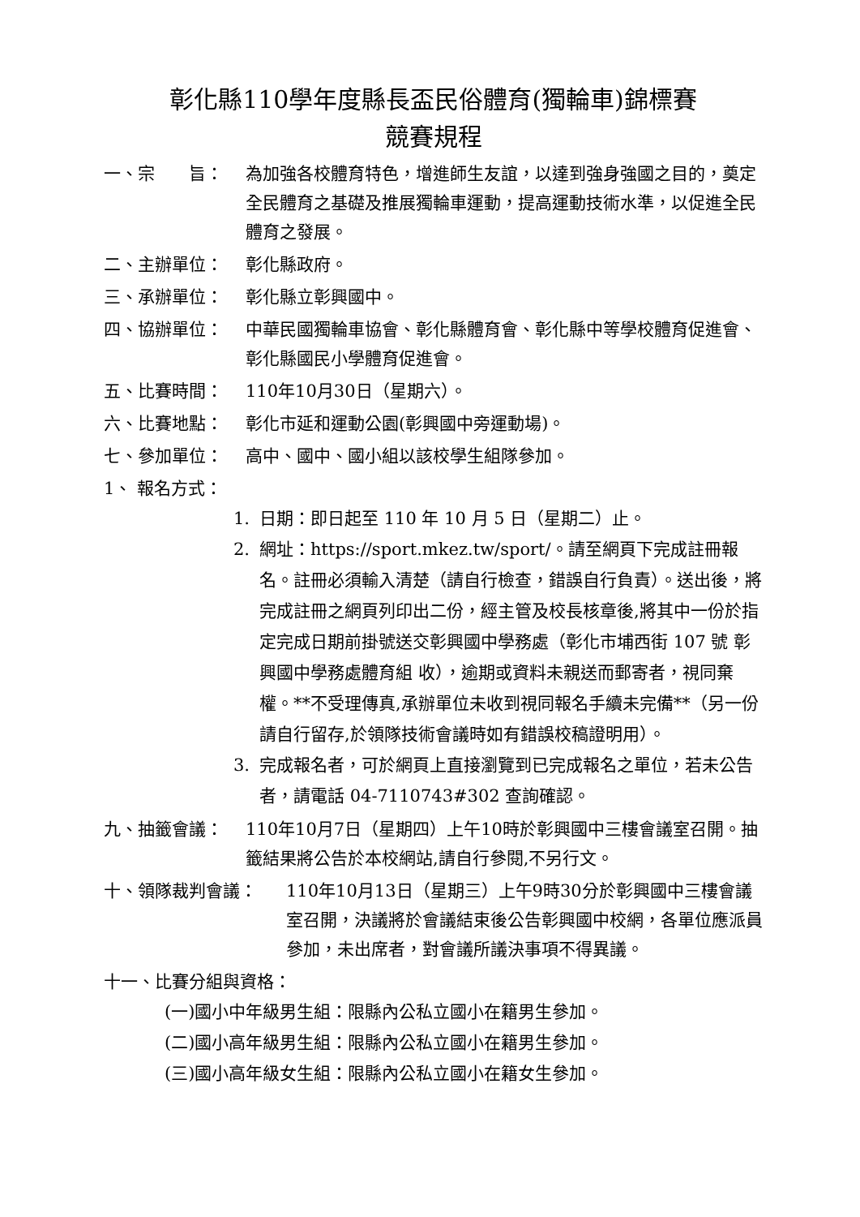彰化縣110學年度縣長盃民俗體育(獨輪車)錦標賽
競賽規程
一、宗　　旨： 為加強各校體育特色，增進師生友誼，以達到強身強國之目的，奠定全民體育之基礎及推展獨輪車運動，提高運動技術水準，以促進全民體育之發展。
二、主辦單位： 彰化縣政府。
三、承辦單位： 彰化縣立彰興國中。
四、協辦單位： 中華民國獨輪車協會、彰化縣體育會、彰化縣中等學校體育促進會、彰化縣國民小學體育促進會。
五、比賽時間： 110年10月30日（星期六）。
六、比賽地點： 彰化市延和運動公園(彰興國中旁運動場)。
七、參加單位： 高中、國中、國小組以該校學生組隊參加。
1、 報名方式：
1. 日期：即日起至 110 年 10 月 5 日（星期二）止。
2. 網址：https://sport.mkez.tw/sport/。請至網頁下完成註冊報名。註冊必須輸入清楚（請自行檢查，錯誤自行負責）。送出後，將完成註冊之網頁列印出二份，經主管及校長核章後,將其中一份於指定完成日期前掛號送交彰興國中學務處（彰化市埔西街 107 號 彰興國中學務處體育組 收），逾期或資料未親送而郵寄者，視同棄權。**不受理傳真,承辦單位未收到視同報名手續未完備**（另一份請自行留存,於領隊技術會議時如有錯誤校稿證明用）。
3. 完成報名者，可於網頁上直接瀏覽到已完成報名之單位，若未公告者，請電話 04-7110743#302 查詢確認。
九、抽籤會議： 110年10月7日（星期四）上午10時於彰興國中三樓會議室召開。抽籤結果將公告於本校網站,請自行參閱,不另行文。
十、領隊裁判會議： 110年10月13日（星期三）上午9時30分於彰興國中三樓會議室召開，決議將於會議結束後公告彰興國中校網，各單位應派員參加，未出席者，對會議所議決事項不得異議。
十一、比賽分組與資格：
(一)國小中年級男生組：限縣內公私立國小在籍男生參加。
(二)國小高年級男生組：限縣內公私立國小在籍男生參加。
(三)國小高年級女生組：限縣內公私立國小在籍女生參加。